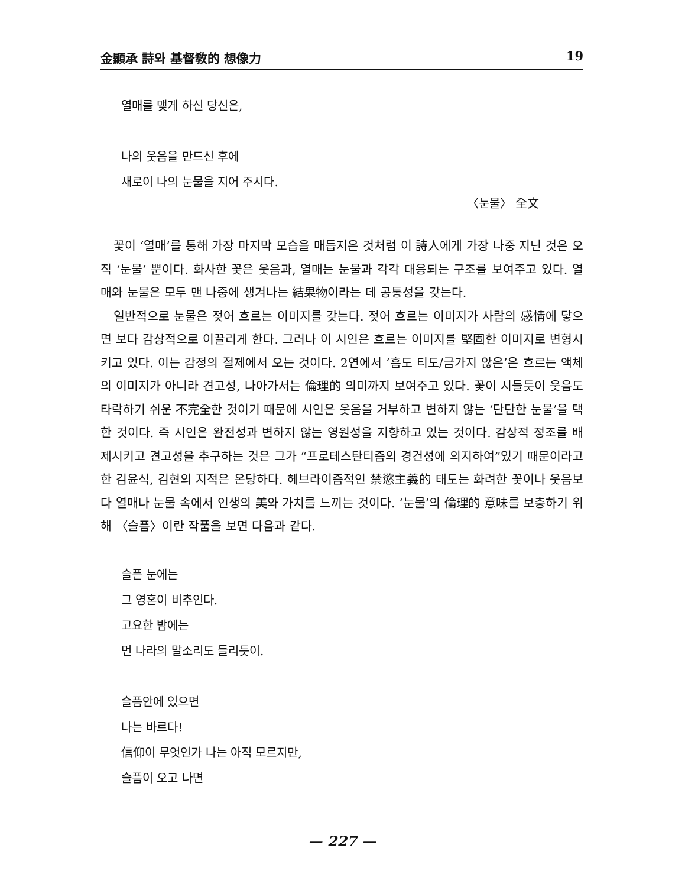金顯承 詩와 基督敎的 想像力 19
열매를 맺게 하신 당신은,
나의 웃음을 만드신 후에
새로이 나의 눈물을 지어 주시다.
〈눈물〉 全文
꽃이 ‘열매’를 통해 가장 마지막 모습을 매듭지은 것처럼 이 詩人에게 가장 나중 지닌 것은 오직 ‘눈물’ 뿐이다. 화사한 꽃은 웃음과, 열매는 눈물과 각각 대응되는 구조를 보여주고 있다. 열매와 눈물은 모두 맨 나중에 생겨나는 結果物이라는 데 공통성을 갖는다.
일반적으로 눈물은 젖어 흐르는 이미지를 갖는다. 젖어 흐르는 이미지가 사람의 感情에 닿으면 보다 감상적으로 이끌리게 한다. 그러나 이 시인은 흐르는 이미지를 堅固한 이미지로 변형시키고 있다. 이는 감정의 절제에서 오는 것이다. 2연에서 ‘흠도 티도/금가지 않은’은 흐르는 액체의 이미지가 아니라 견고성, 나아가서는 倫理的 의미까지 보여주고 있다. 꽃이 시들듯이 웃음도 타락하기 쉬운 不完全한 것이기 때문에 시인은 웃음을 거부하고 변하지 않는 ‘단단한 눈물’을 택한 것이다. 즉 시인은 완전성과 변하지 않는 영원성을 지향하고 있는 것이다. 감상적 정조를 배제시키고 견고성을 추구하는 것은 그가 “프로테스탄티즘의 경건성에 의지하여”있기 때문이라고 한 김윤식, 김현의 지적은 온당하다. 헤브라이즘적인 禁慾主義的 태도는 화려한 꽃이나 웃음보다 열매나 눈물 속에서 인생의 美와 가치를 느끼는 것이다. ‘눈물’의 倫理的 意味를 보충하기 위해 〈슬픔〉이란 작품을 보면 다음과 같다.
슬픈 눈에는
그 영혼이 비추인다.
고요한 밤에는
먼 나라의 말소리도 들리듯이.
슬픔안에 있으면
나는 바르다!
信仰이 무엇인가 나는 아직 모르지만,
슬픔이 오고 나면
— 227 —